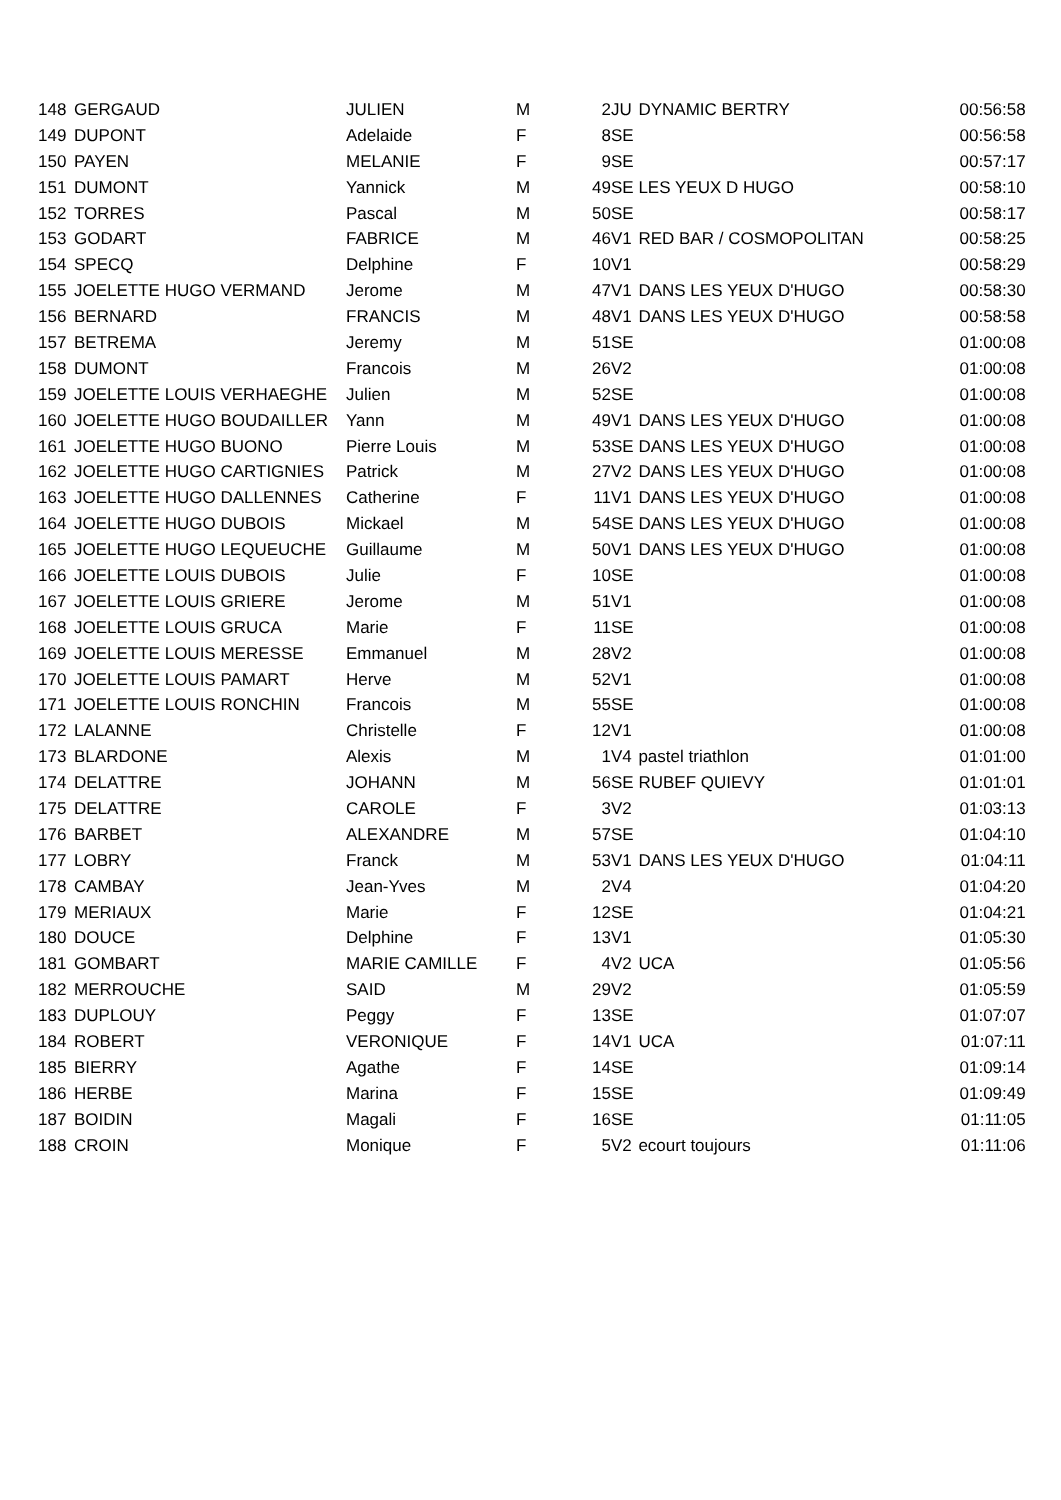| 148 | GERGAUD | JULIEN | M | 2 | JU | DYNAMIC BERTRY | 00:56:58 |
| 149 | DUPONT | Adelaide | F | 8 | SE | | 00:56:58 |
| 150 | PAYEN | MELANIE | F | 9 | SE | | 00:57:17 |
| 151 | DUMONT | Yannick | M | 49 | SE | LES YEUX D HUGO | 00:58:10 |
| 152 | TORRES | Pascal | M | 50 | SE | | 00:58:17 |
| 153 | GODART | FABRICE | M | 46 | V1 | RED BAR / COSMOPOLITAN | 00:58:25 |
| 154 | SPECQ | Delphine | F | 10 | V1 | | 00:58:29 |
| 155 | JOELETTE HUGO VERMAND | Jerome | M | 47 | V1 | DANS LES YEUX D'HUGO | 00:58:30 |
| 156 | BERNARD | FRANCIS | M | 48 | V1 | DANS LES YEUX D'HUGO | 00:58:58 |
| 157 | BETREMA | Jeremy | M | 51 | SE | | 01:00:08 |
| 158 | DUMONT | Francois | M | 26 | V2 | | 01:00:08 |
| 159 | JOELETTE LOUIS VERHAEGHE | Julien | M | 52 | SE | | 01:00:08 |
| 160 | JOELETTE HUGO BOUDAILLER | Yann | M | 49 | V1 | DANS LES YEUX D'HUGO | 01:00:08 |
| 161 | JOELETTE HUGO BUONO | Pierre Louis | M | 53 | SE | DANS LES YEUX D'HUGO | 01:00:08 |
| 162 | JOELETTE HUGO CARTIGNIES | Patrick | M | 27 | V2 | DANS LES YEUX D'HUGO | 01:00:08 |
| 163 | JOELETTE HUGO DALLENNES | Catherine | F | 11 | V1 | DANS LES YEUX D'HUGO | 01:00:08 |
| 164 | JOELETTE HUGO DUBOIS | Mickael | M | 54 | SE | DANS LES YEUX D'HUGO | 01:00:08 |
| 165 | JOELETTE HUGO LEQUEUCHE | Guillaume | M | 50 | V1 | DANS LES YEUX D'HUGO | 01:00:08 |
| 166 | JOELETTE LOUIS DUBOIS | Julie | F | 10 | SE | | 01:00:08 |
| 167 | JOELETTE LOUIS GRIERE | Jerome | M | 51 | V1 | | 01:00:08 |
| 168 | JOELETTE LOUIS GRUCA | Marie | F | 11 | SE | | 01:00:08 |
| 169 | JOELETTE LOUIS MERESSE | Emmanuel | M | 28 | V2 | | 01:00:08 |
| 170 | JOELETTE LOUIS PAMART | Herve | M | 52 | V1 | | 01:00:08 |
| 171 | JOELETTE LOUIS RONCHIN | Francois | M | 55 | SE | | 01:00:08 |
| 172 | LALANNE | Christelle | F | 12 | V1 | | 01:00:08 |
| 173 | BLARDONE | Alexis | M | 1 | V4 | pastel triathlon | 01:01:00 |
| 174 | DELATTRE | JOHANN | M | 56 | SE | RUBEF QUIEVY | 01:01:01 |
| 175 | DELATTRE | CAROLE | F | 3 | V2 | | 01:03:13 |
| 176 | BARBET | ALEXANDRE | M | 57 | SE | | 01:04:10 |
| 177 | LOBRY | Franck | M | 53 | V1 | DANS LES YEUX D'HUGO | 01:04:11 |
| 178 | CAMBAY | Jean-Yves | M | 2 | V4 | | 01:04:20 |
| 179 | MERIAUX | Marie | F | 12 | SE | | 01:04:21 |
| 180 | DOUCE | Delphine | F | 13 | V1 | | 01:05:30 |
| 181 | GOMBART | MARIE CAMILLE | F | 4 | V2 | UCA | 01:05:56 |
| 182 | MERROUCHE | SAID | M | 29 | V2 | | 01:05:59 |
| 183 | DUPLOUY | Peggy | F | 13 | SE | | 01:07:07 |
| 184 | ROBERT | VERONIQUE | F | 14 | V1 | UCA | 01:07:11 |
| 185 | BIERRY | Agathe | F | 14 | SE | | 01:09:14 |
| 186 | HERBE | Marina | F | 15 | SE | | 01:09:49 |
| 187 | BOIDIN | Magali | F | 16 | SE | | 01:11:05 |
| 188 | CROIN | Monique | F | 5 | V2 | ecourt toujours | 01:11:06 |